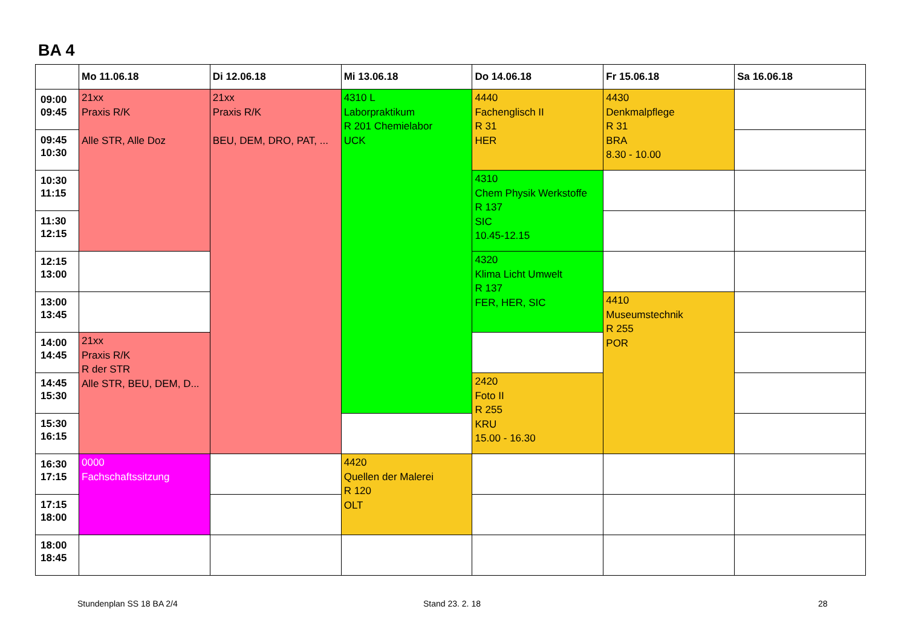BA 4
| | Mo 11.06.18 | Di 12.06.18 | Mi 13.06.18 | Do 14.06.18 | Fr 15.06.18 | Sa 16.06.18 |
| --- | --- | --- | --- | --- | --- | --- |
| 09:00 09:45 | 21xx Praxis R/K Alle STR, Alle Doz | 21xx Praxis R/K BEU, DEM, DRO, PAT, ... | 4310 L Laborpraktikum R 201 Chemielabor UCK | 4440 Fachenglisch II R 31 HER | 4430 Denkmalpflege R 31 BRA 8.30 - 10.00 | |
| 09:45 10:30 | | | | | | |
| 10:30 11:15 | | | | 4310 Chem Physik Werkstoffe R 137 SIC 10.45-12.15 | | |
| 11:30 12:15 | | | | | | |
| 12:15 13:00 | | | | 4320 Klima Licht Umwelt R 137 FER, HER, SIC | | |
| 13:00 13:45 | | | | | 4410 Museumstechnik R 255 POR | |
| 14:00 14:45 | 21xx Praxis R/K R der STR Alle STR, BEU, DEM, D... | | | | | |
| 14:45 15:30 | | | | 2420 Foto II R 255 KRU 15.00 - 16.30 | | |
| 15:30 16:15 | | | | | | |
| 16:30 17:15 | 0000 Fachschaftssitzung | | 4420 Quellen der Malerei R 120 OLT | | | |
| 17:15 18:00 | | | | | | |
| 18:00 18:45 | | | | | | |
Stundenplan SS 18 BA 2/4 Stand 23. 2. 18 28